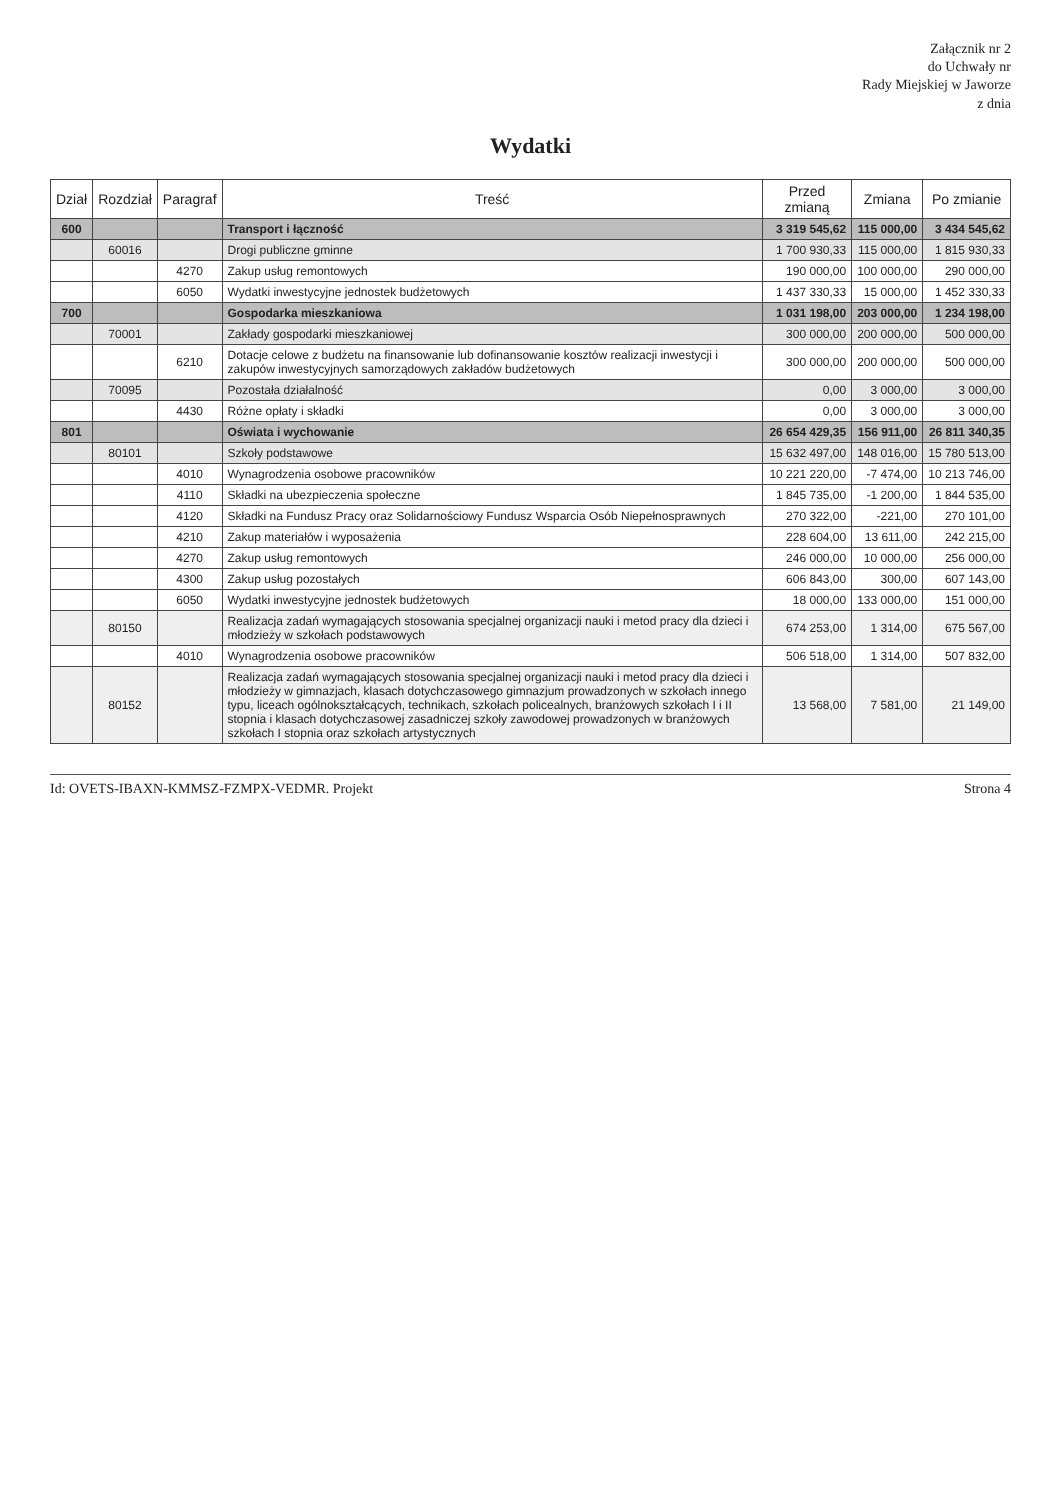Załącznik nr 2
do Uchwały nr
Rady Miejskiej w Jaworze
z dnia
Wydatki
| Dział | Rozdział | Paragraf | Treść | Przed zmianą | Zmiana | Po zmianie |
| --- | --- | --- | --- | --- | --- | --- |
| 600 | | | Transport i łączność | 3 319 545,62 | 115 000,00 | 3 434 545,62 |
| | 60016 | | Drogi publiczne gminne | 1 700 930,33 | 115 000,00 | 1 815 930,33 |
| | | 4270 | Zakup usług remontowych | 190 000,00 | 100 000,00 | 290 000,00 |
| | | 6050 | Wydatki inwestycyjne jednostek budżetowych | 1 437 330,33 | 15 000,00 | 1 452 330,33 |
| 700 | | | Gospodarka mieszkaniowa | 1 031 198,00 | 203 000,00 | 1 234 198,00 |
| | 70001 | | Zakłady gospodarki mieszkaniowej | 300 000,00 | 200 000,00 | 500 000,00 |
| | | 6210 | Dotacje celowe z budżetu na finansowanie lub dofinansowanie kosztów realizacji inwestycji i zakupów inwestycyjnych samorządowych zakładów budżetowych | 300 000,00 | 200 000,00 | 500 000,00 |
| | 70095 | | Pozostała działalność | 0,00 | 3 000,00 | 3 000,00 |
| | | 4430 | Różne opłaty i składki | 0,00 | 3 000,00 | 3 000,00 |
| 801 | | | Oświata i wychowanie | 26 654 429,35 | 156 911,00 | 26 811 340,35 |
| | 80101 | | Szkoły podstawowe | 15 632 497,00 | 148 016,00 | 15 780 513,00 |
| | | 4010 | Wynagrodzenia osobowe pracowników | 10 221 220,00 | -7 474,00 | 10 213 746,00 |
| | | 4110 | Składki na ubezpieczenia społeczne | 1 845 735,00 | -1 200,00 | 1 844 535,00 |
| | | 4120 | Składki na Fundusz Pracy oraz Solidarnościowy Fundusz Wsparcia Osób Niepełnosprawnych | 270 322,00 | -221,00 | 270 101,00 |
| | | 4210 | Zakup materiałów i wyposażenia | 228 604,00 | 13 611,00 | 242 215,00 |
| | | 4270 | Zakup usług remontowych | 246 000,00 | 10 000,00 | 256 000,00 |
| | | 4300 | Zakup usług pozostałych | 606 843,00 | 300,00 | 607 143,00 |
| | | 6050 | Wydatki inwestycyjne jednostek budżetowych | 18 000,00 | 133 000,00 | 151 000,00 |
| | 80150 | | Realizacja zadań wymagających stosowania specjalnej organizacji nauki i metod pracy dla dzieci i młodzieży w szkołach podstawowych | 674 253,00 | 1 314,00 | 675 567,00 |
| | | 4010 | Wynagrodzenia osobowe pracowników | 506 518,00 | 1 314,00 | 507 832,00 |
| | 80152 | | Realizacja zadań wymagających stosowania specjalnej organizacji nauki i metod pracy dla dzieci i młodzieży w gimnazjach, klasach dotychczasowego gimnazjum prowadzonych w szkołach innego typu, liceach ogólnokształcących, technikach, szkołach policealnych, branżowych szkołach I i II stopnia i klasach dotychczasowej zasadniczej szkoły zawodowej prowadzonych w branżowych szkołach I stopnia oraz szkołach artystycznych | 13 568,00 | 7 581,00 | 21 149,00 |
Id: OVETS-IBAXN-KMMSZ-FZMPX-VEDMR. Projekt Strona 4